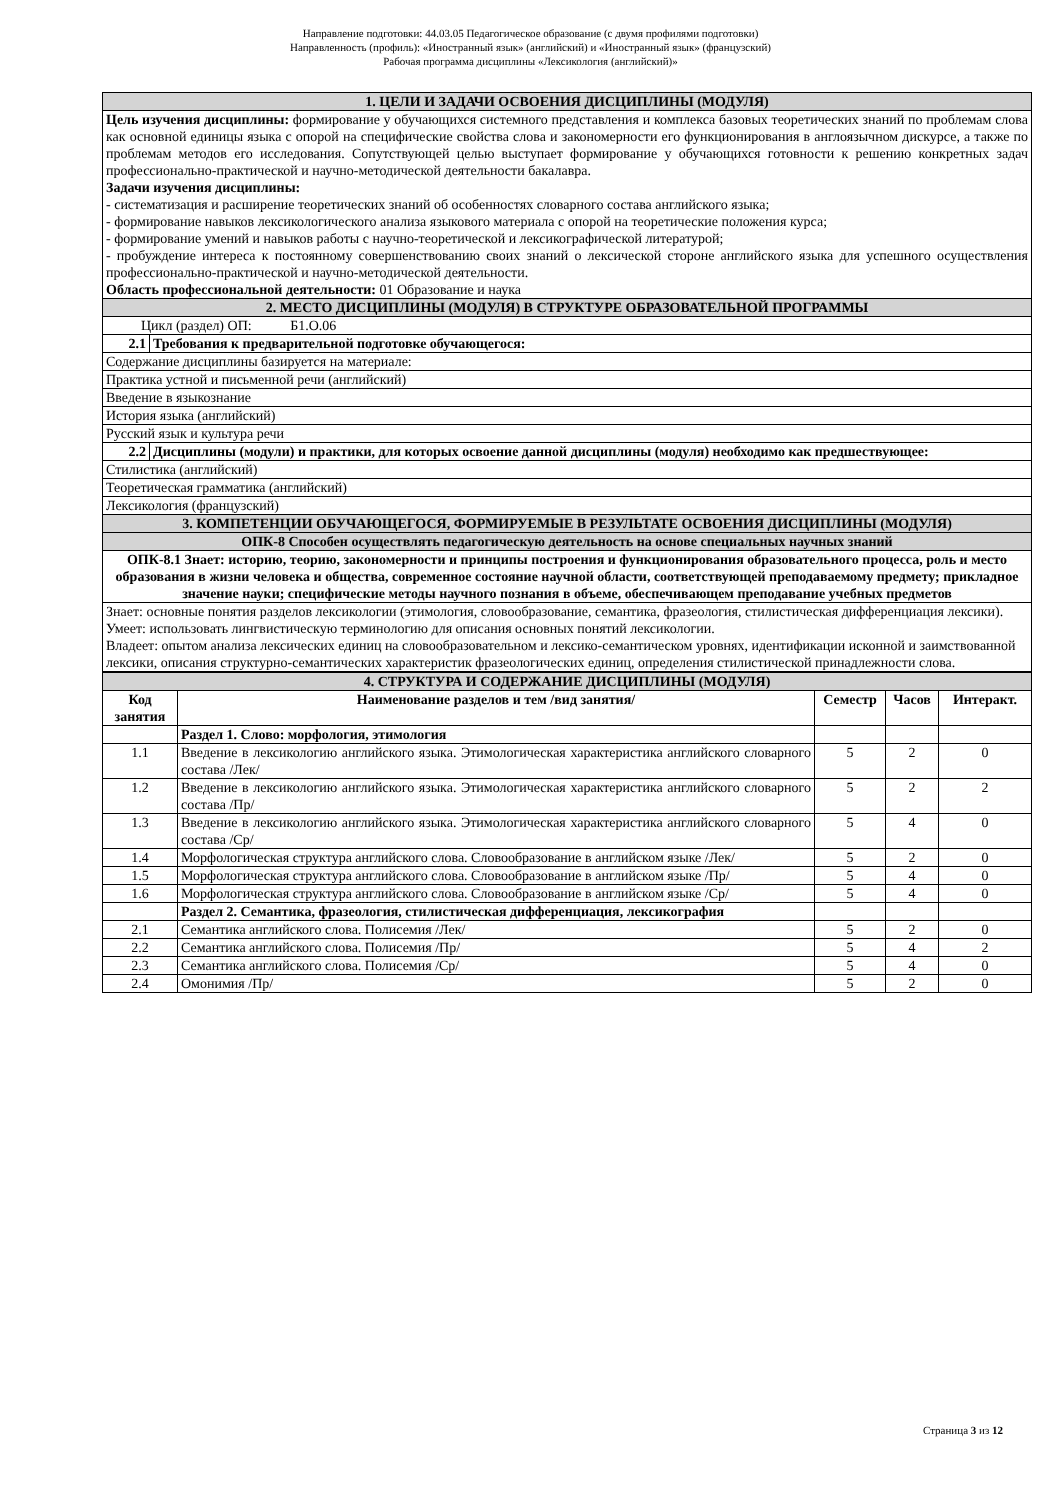Направление подготовки: 44.03.05 Педагогическое образование (с двумя профилями подготовки)
Направленность (профиль): «Иностранный язык» (английский) и «Иностранный язык» (французский)
Рабочая программа дисциплины «Лексикология (английский)»
| 1. ЦЕЛИ И ЗАДАЧИ ОСВОЕНИЯ ДИСЦИПЛИНЫ (МОДУЛЯ) | |
| Цель изучения дисциплины: формирование у обучающихся системного представления и комплекса базовых теоретических знаний по проблемам слова как основной единицы языка с опорой на специфические свойства слова и закономерности его функционирования в англоязычном дискурсе, а также по проблемам методов его исследования. Сопутствующей целью выступает формирование у обучающихся готовности к решению конкретных задач профессионально-практической и научно-методической деятельности бакалавра. Задачи изучения дисциплины: - систематизация и расширение теоретических знаний об особенностях словарного состава английского языка; - формирование навыков лексикологического анализа языкового материала с опорой на теоретические положения курса; - формирование умений и навыков работы с научно-теоретической и лексикографической литературой; - пробуждение интереса к постоянному совершенствованию своих знаний о лексической стороне английского языка для успешного осуществления профессионально-практической и научно-методической деятельности. Область профессиональной деятельности: 01 Образование и наука | |
| 2. МЕСТО ДИСЦИПЛИНЫ (МОДУЛЯ) В СТРУКТУРЕ ОБРАЗОВАТЕЛЬНОЙ ПРОГРАММЫ | |
| Цикл (раздел) ОП: Б1.О.06 | |
| 2.1 | Требования к предварительной подготовке обучающегося: |
| Содержание дисциплины базируется на материале: | |
| Практика устной и письменной речи (английский) | |
| Введение в языкознание | |
| История языка (английский) | |
| Русский язык и культура речи | |
| 2.2 | Дисциплины (модули) и практики, для которых освоение данной дисциплины (модуля) необходимо как предшествующее: |
| Стилистика (английский) | |
| Теоретическая грамматика (английский) | |
| Лексикология (французский) | |
| 3. КОМПЕТЕНЦИИ ОБУЧАЮЩЕГОСЯ, ФОРМИРУЕМЫЕ В РЕЗУЛЬТАТЕ ОСВОЕНИЯ ДИСЦИПЛИНЫ (МОДУЛЯ) | |
| ОПК-8 Способен осуществлять педагогическую деятельность на основе специальных научных знаний | |
| ОПК-8.1 Знает: историю, теорию, закономерности и принципы построения и функционирования образовательного процесса, роль и место образования в жизни человека и общества, современное состояние научной области, соответствующей преподаваемому предмету; прикладное значение науки; специфические методы научного познания в объеме, обеспечивающем преподавание учебных предметов | |
| Знает: основные понятия разделов лексикологии (этимология, словообразование, семантика, фразеология, стилистическая дифференциация лексики). Умеет: использовать лингвистическую терминологию для описания основных понятий лексикологии. Владеет: опытом анализа лексических единиц на словообразовательном и лексико-семантическом уровнях, идентификации исконной и заимствованной лексики, описания структурно-семантических характеристик фразеологических единиц, определения стилистической принадлежности слова. | |
| 4. СТРУКТУРА И СОДЕРЖАНИЕ ДИСЦИПЛИНЫ (МОДУЛЯ) | | | | |
| Код занятия | Наименование разделов и тем /вид занятия/ | Семестр | Часов | Интеракт. |
| | Раздел 1. Слово: морфология, этимология | | | |
| 1.1 | Введение в лексикологию английского языка. Этимологическая характеристика английского словарного состава /Лек/ | 5 | 2 | 0 |
| 1.2 | Введение в лексикологию английского языка. Этимологическая характеристика английского словарного состава /Пр/ | 5 | 2 | 2 |
| 1.3 | Введение в лексикологию английского языка. Этимологическая характеристика английского словарного состава /Ср/ | 5 | 4 | 0 |
| 1.4 | Морфологическая структура английского слова. Словообразование в английском языке /Лек/ | 5 | 2 | 0 |
| 1.5 | Морфологическая структура английского слова. Словообразование в английском языке /Пр/ | 5 | 4 | 0 |
| 1.6 | Морфологическая структура английского слова. Словообразование в английском языке /Ср/ | 5 | 4 | 0 |
| | Раздел 2. Семантика, фразеология, стилистическая дифференциация, лексикография | | | |
| 2.1 | Семантика английского слова. Полисемия /Лек/ | 5 | 2 | 0 |
| 2.2 | Семантика английского слова. Полисемия /Пр/ | 5 | 4 | 2 |
| 2.3 | Семантика английского слова. Полисемия /Ср/ | 5 | 4 | 0 |
| 2.4 | Омонимия /Пр/ | 5 | 2 | 0 |
Страница 3 из 12